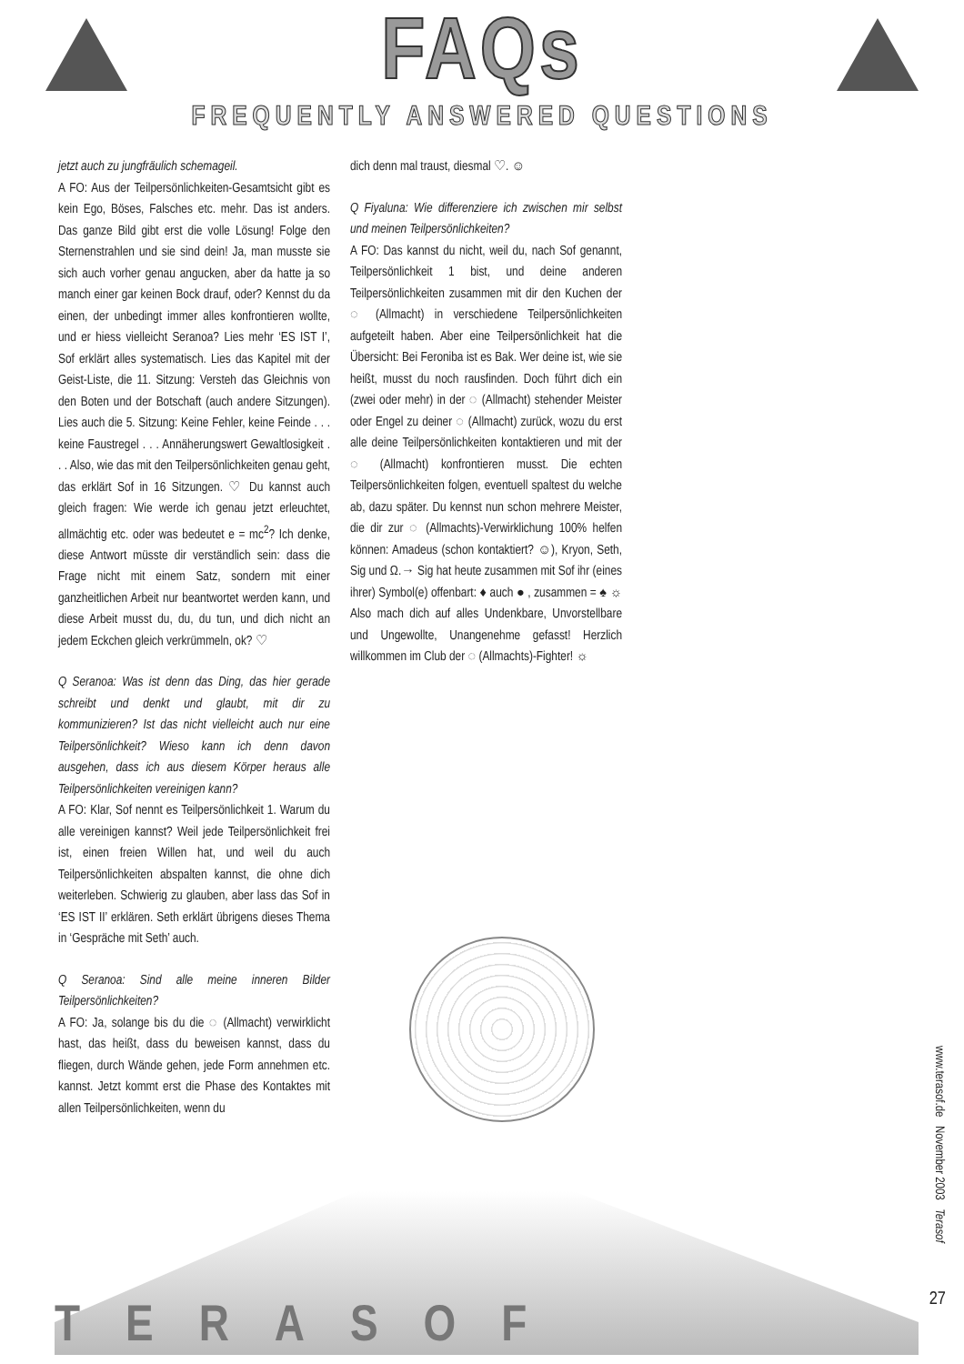FAQs
FREQUENTLY ANSWERED QUESTIONS
jetzt auch zu jungfräulich schemageil.
A FO: Aus der Teilpersönlichkeiten-Gesamtsicht gibt es kein Ego, Böses, Falsches etc. mehr. Das ist anders. Das ganze Bild gibt erst die volle Lösung! Folge den Sternenstrahlen und sie sind dein! Ja, man musste sie sich auch vorher genau angucken, aber da hatte ja so manch einer gar keinen Bock drauf, oder? Kennst du da einen, der unbedingt immer alles konfrontieren wollte, und er hiess vielleicht Seranoa? Lies mehr ‘ES IST I’, Sof erklärt alles systematisch. Lies das Kapitel mit der Geist-Liste, die 11. Sitzung: Versteh das Gleichnis von den Boten und der Botschaft (auch andere Sitzungen). Lies auch die 5. Sitzung: Keine Fehler, keine Feinde . . . keine Faustregel . . . Annäherungswert Gewaltlosigkeit . . . Also, wie das mit den Teilpersönlichkeiten genau geht, das erklärt Sof in 16 Sitzungen. ♡ Du kannst auch gleich fragen: Wie werde ich genau jetzt erleuchtet, allmächtig etc. oder was bedeutet e = mc<sup>2</sup>? Ich denke, diese Antwort müsste dir verständlich sein: dass die Frage nicht mit einem Satz, sondern mit einer ganzheitlichen Arbeit nur beantwortet werden kann, und diese Arbeit musst du, du, du tun, und dich nicht an jedem Eckchen gleich verkrümmeln, ok? ♡
Q Seranoa: Was ist denn das Ding, das hier gerade schreibt und denkt und glaubt, mit dir zu kommunizieren? Ist das nicht vielleicht auch nur eine Teilpersönlichkeit? Wieso kann ich denn davon ausgehen, dass ich aus diesem Körper heraus alle Teilpersönlichkeiten vereinigen kann?
A FO: Klar, Sof nennt es Teilpersönlichkeit 1. Warum du alle vereinigen kannst? Weil jede Teilpersönlichkeit frei ist, einen freien Willen hat, und weil du auch Teilpersönlichkeiten abspalten kannst, die ohne dich weiterleben. Schwierig zu glauben, aber lass das Sof in ‘ES IST II’ erklären. Seth erklärt übrigens dieses Thema in ‘Gespräche mit Seth’ auch.
Q Seranoa: Sind alle meine inneren Bilder Teilpersönlichkeiten?
A FO: Ja, solange bis du die ◌ (Allmacht) verwirklicht hast, das heißt, dass du beweisen kannst, dass du fliegen, durch Wände gehen, jede Form annehmen etc. kannst. Jetzt kommt erst die Phase des Kontaktes mit allen Teilpersönlichkeiten, wenn du
dich denn mal traust, diesmal ♡. ☺
Q Fiyaluna: Wie differenziere ich zwischen mir selbst und meinen Teilpersönlichkeiten?
A FO: Das kannst du nicht, weil du, nach Sof genannt, Teilpersönlichkeit 1 bist, und deine anderen Teilpersönlichkeiten zusammen mit dir den Kuchen der ◌ (Allmacht) in verschiedene Teilpersönlichkeiten aufgeteilt haben. Aber eine Teilpersönlichkeit hat die Übersicht: Bei Feroniba ist es Bak. Wer deine ist, wie sie heißt, musst du noch rausfinden. Doch führt dich ein (zwei oder mehr) in der ◌ (Allmacht) stehender Meister oder Engel zu deiner ◌ (Allmacht) zurück, wozu du erst alle deine Teilpersönlichkeiten kontaktieren und mit der ◌ (Allmacht) konfrontieren musst. Die echten Teilpersönlichkeiten folgen, eventuell spaltest du welche ab, dazu später. Du kennst nun schon mehrere Meister, die dir zur ◌ (Allmachts)-Verwirklichung 100% helfen können: Amadeus (schon kontaktiert? ☺), Kryon, Seth, Sig und Ω.→ Sig hat heute zusammen mit Sof ihr (eines ihrer) Symbol(e) offenbart: ♦ auch ● , zusammen = ♠ ☼ Also mach dich auf alles Undenkbare, Unvorstellbare und Ungewollte, Unangenehme gefasst! Herzlich willkommen im Club der ◌ (Allmachts)-Fighter! ☼
www.terasof.de November 2003 Terasof
TERASOF 27